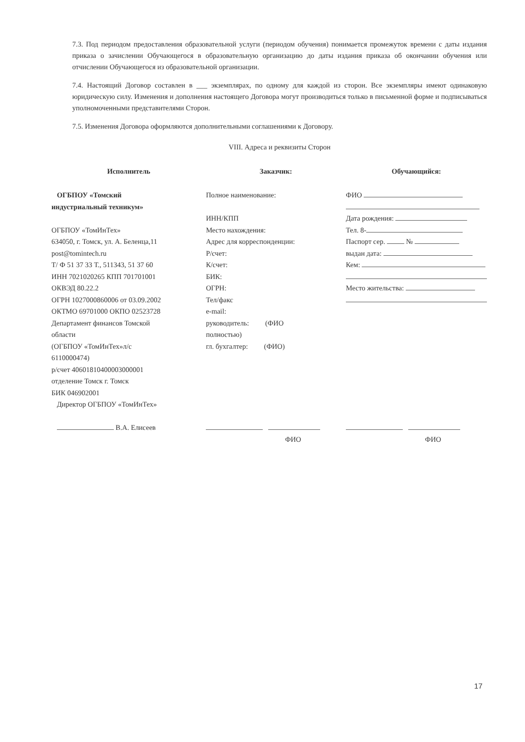7.3. Под периодом предоставления образовательной услуги (периодом обучения) понимается промежуток времени с даты издания приказа о зачислении Обучающегося в образовательную организацию до даты издания приказа об окончании обучения или отчислении Обучающегося из образовательной организации.
7.4. Настоящий Договор составлен в ___ экземплярах, по одному для каждой из сторон. Все экземпляры имеют одинаковую юридическую силу. Изменения и дополнения настоящего Договора могут производиться только в письменной форме и подписываться уполномоченными представителями Сторон.
7.5. Изменения Договора оформляются дополнительными соглашениями к Договору.
VIII. Адреса и реквизиты Сторон
Исполнитель
ОГБПОУ «Томский
индустриальный техникум»
ОГБПОУ «ТомИнТех»
634050, г. Томск, ул. А. Беленца,11
post@tomintech.ru
Т/ Ф 51 37 33 Т., 511343, 51 37 60
ИНН 7021020265 КПП 701701001
ОКВЭД 80.22.2
ОГРН 1027000860006 от 03.09.2002
ОКТМО 69701000 ОКПО 02523728
Департамент финансов Томской
области
(ОГБПОУ «ТомИнТех»л/с
6110000474)
р/счет 40601810400003000001
отделение Томск г. Томск
БИК 046902001
Директор ОГБПОУ «ТомИнТех»
В.А. Елисеев
Заказчик:
Полное наименование:
ИНН/КПП
Место нахождения:
Адрес для корреспонденции:
Р/счет:
К/счет:
БИК:
ОГРН:
Тел/факс
e-mail:
руководитель: (ФИО
полностью)
гл. бухгалтер: (ФИО)
ФИО
Обучающийся:
ФИО
Дата рождения:
Тел. 8-
Паспорт сер. №
выдан дата:
Кем:
Место жительства:
ФИО
17